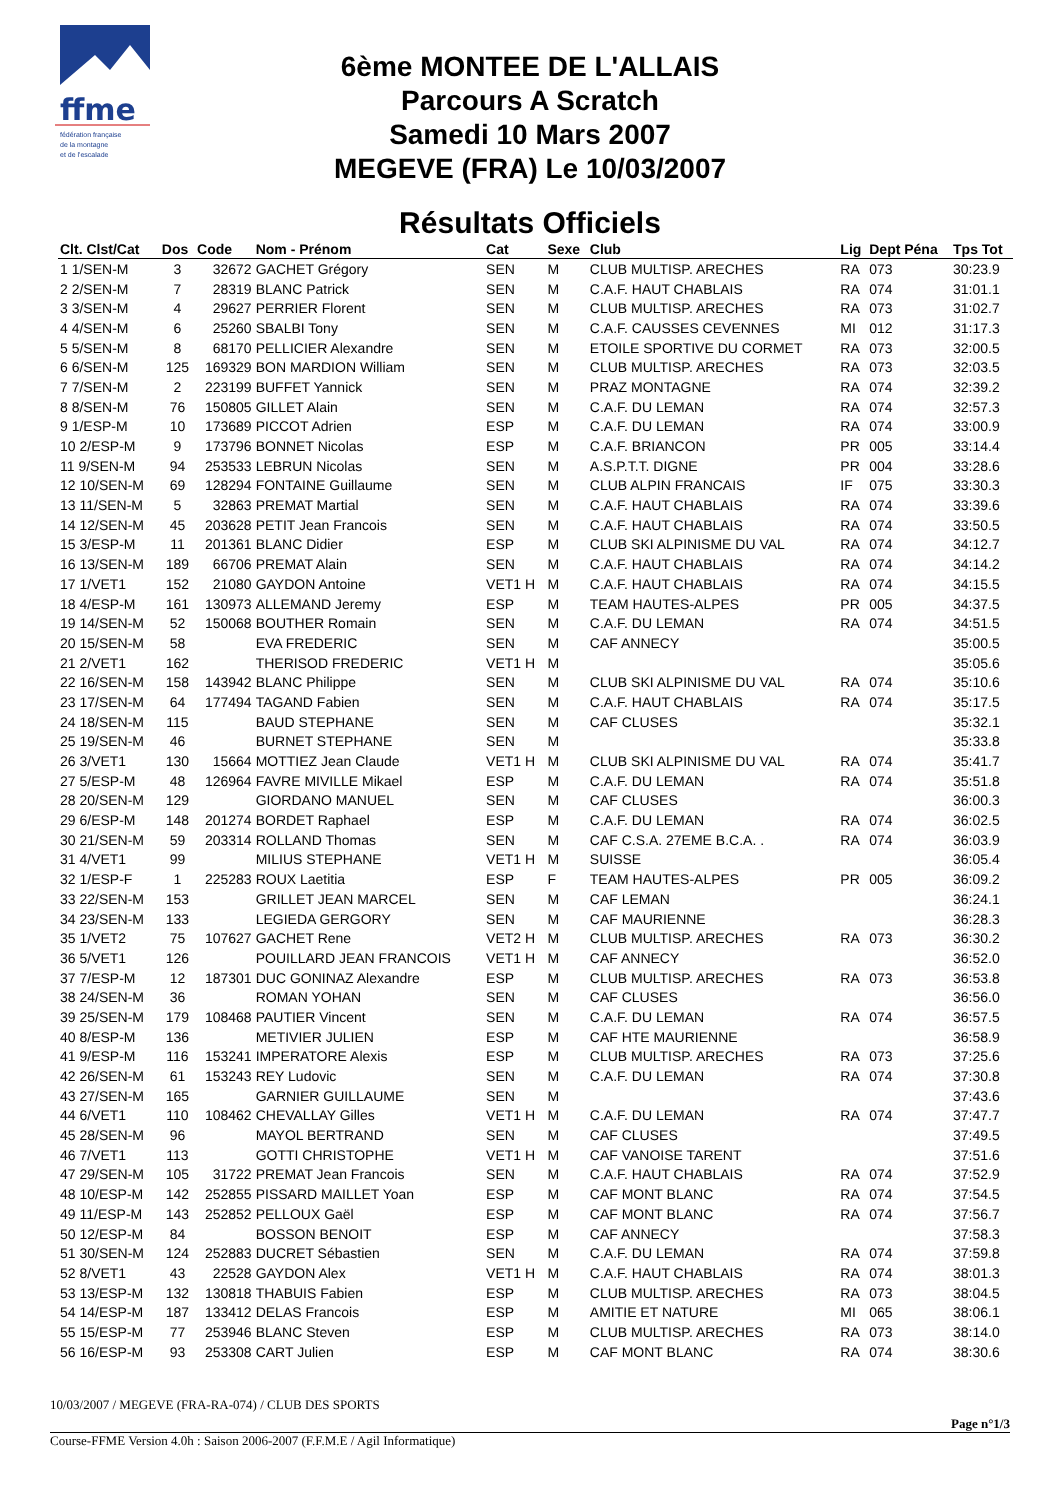ffme
fédération française
de la montagne
et de l'escalade
6ème MONTEE DE L'ALLAIS
Parcours A Scratch
Samedi 10 Mars 2007
MEGEVE (FRA) Le 10/03/2007
Résultats Officiels
| Clt. Clst/Cat | Dos | Code | Nom - Prénom | Cat | Sexe | Club | Lig | Dept Péna | Tps Tot |
| --- | --- | --- | --- | --- | --- | --- | --- | --- | --- |
| 1 1/SEN-M | 3 | 32672 | GACHET Grégory | SEN | M | CLUB MULTISP. ARECHES | RA | 073 | 30:23.9 |
| 2 2/SEN-M | 7 | 28319 | BLANC Patrick | SEN | M | C.A.F. HAUT CHABLAIS | RA | 074 | 31:01.1 |
| 3 3/SEN-M | 4 | 29627 | PERRIER Florent | SEN | M | CLUB MULTISP. ARECHES | RA | 073 | 31:02.7 |
| 4 4/SEN-M | 6 | 25260 | SBALBI Tony | SEN | M | C.A.F. CAUSSES CEVENNES | MI | 012 | 31:17.3 |
| 5 5/SEN-M | 8 | 68170 | PELLICIER Alexandre | SEN | M | ETOILE SPORTIVE DU CORMET | RA | 073 | 32:00.5 |
| 6 6/SEN-M | 125 | 169329 | BON MARDION William | SEN | M | CLUB MULTISP. ARECHES | RA | 073 | 32:03.5 |
| 7 7/SEN-M | 2 | 223199 | BUFFET Yannick | SEN | M | PRAZ MONTAGNE | RA | 074 | 32:39.2 |
| 8 8/SEN-M | 76 | 150805 | GILLET Alain | SEN | M | C.A.F. DU LEMAN | RA | 074 | 32:57.3 |
| 9 1/ESP-M | 10 | 173689 | PICCOT Adrien | ESP | M | C.A.F. DU LEMAN | RA | 074 | 33:00.9 |
| 10 2/ESP-M | 9 | 173796 | BONNET Nicolas | ESP | M | C.A.F. BRIANCON | PR | 005 | 33:14.4 |
| 11 9/SEN-M | 94 | 253533 | LEBRUN Nicolas | SEN | M | A.S.P.T.T. DIGNE | PR | 004 | 33:28.6 |
| 12 10/SEN-M | 69 | 128294 | FONTAINE Guillaume | SEN | M | CLUB ALPIN FRANCAIS | IF | 075 | 33:30.3 |
| 13 11/SEN-M | 5 | 32863 | PREMAT Martial | SEN | M | C.A.F. HAUT CHABLAIS | RA | 074 | 33:39.6 |
| 14 12/SEN-M | 45 | 203628 | PETIT Jean Francois | SEN | M | C.A.F. HAUT CHABLAIS | RA | 074 | 33:50.5 |
| 15 3/ESP-M | 11 | 201361 | BLANC Didier | ESP | M | CLUB SKI ALPINISME DU VAL | RA | 074 | 34:12.7 |
| 16 13/SEN-M | 189 | 66706 | PREMAT Alain | SEN | M | C.A.F. HAUT CHABLAIS | RA | 074 | 34:14.2 |
| 17 1/VET1 | 152 | 21080 | GAYDON Antoine | VET1 H | M | C.A.F. HAUT CHABLAIS | RA | 074 | 34:15.5 |
| 18 4/ESP-M | 161 | 130973 | ALLEMAND Jeremy | ESP | M | TEAM HAUTES-ALPES | PR | 005 | 34:37.5 |
| 19 14/SEN-M | 52 | 150068 | BOUTHER Romain | SEN | M | C.A.F. DU LEMAN | RA | 074 | 34:51.5 |
| 20 15/SEN-M | 58 | | EVA FREDERIC | SEN | M | CAF ANNECY | | | 35:00.5 |
| 21 2/VET1 | 162 | | THERISOD FREDERIC | VET1 H | M | | | | 35:05.6 |
| 22 16/SEN-M | 158 | 143942 | BLANC Philippe | SEN | M | CLUB SKI ALPINISME DU VAL | RA | 074 | 35:10.6 |
| 23 17/SEN-M | 64 | 177494 | TAGAND Fabien | SEN | M | C.A.F. HAUT CHABLAIS | RA | 074 | 35:17.5 |
| 24 18/SEN-M | 115 | | BAUD STEPHANE | SEN | M | CAF CLUSES | | | 35:32.1 |
| 25 19/SEN-M | 46 | | BURNET STEPHANE | SEN | M | | | | 35:33.8 |
| 26 3/VET1 | 130 | 15664 | MOTTIEZ Jean Claude | VET1 H | M | CLUB SKI ALPINISME DU VAL | RA | 074 | 35:41.7 |
| 27 5/ESP-M | 48 | 126964 | FAVRE MIVILLE Mikael | ESP | M | C.A.F. DU LEMAN | RA | 074 | 35:51.8 |
| 28 20/SEN-M | 129 | | GIORDANO MANUEL | SEN | M | CAF CLUSES | | | 36:00.3 |
| 29 6/ESP-M | 148 | 201274 | BORDET Raphael | ESP | M | C.A.F. DU LEMAN | RA | 074 | 36:02.5 |
| 30 21/SEN-M | 59 | 203314 | ROLLAND Thomas | SEN | M | CAF C.S.A. 27EME B.C.A. . | RA | 074 | 36:03.9 |
| 31 4/VET1 | 99 | | MILIUS STEPHANE | VET1 H | M | SUISSE | | | 36:05.4 |
| 32 1/ESP-F | 1 | 225283 | ROUX Laetitia | ESP | F | TEAM HAUTES-ALPES | PR | 005 | 36:09.2 |
| 33 22/SEN-M | 153 | | GRILLET JEAN MARCEL | SEN | M | CAF LEMAN | | | 36:24.1 |
| 34 23/SEN-M | 133 | | LEGIEDA GERGORY | SEN | M | CAF MAURIENNE | | | 36:28.3 |
| 35 1/VET2 | 75 | 107627 | GACHET Rene | VET2 H | M | CLUB MULTISP. ARECHES | RA | 073 | 36:30.2 |
| 36 5/VET1 | 126 | | POUILLARD JEAN FRANCOIS | VET1 H | M | CAF ANNECY | | | 36:52.0 |
| 37 7/ESP-M | 12 | 187301 | DUC GONINAZ Alexandre | ESP | M | CLUB MULTISP. ARECHES | RA | 073 | 36:53.8 |
| 38 24/SEN-M | 36 | | ROMAN YOHAN | SEN | M | CAF CLUSES | | | 36:56.0 |
| 39 25/SEN-M | 179 | 108468 | PAUTIER Vincent | SEN | M | C.A.F. DU LEMAN | RA | 074 | 36:57.5 |
| 40 8/ESP-M | 136 | | METIVIER JULIEN | ESP | M | CAF HTE MAURIENNE | | | 36:58.9 |
| 41 9/ESP-M | 116 | 153241 | IMPERATORE Alexis | ESP | M | CLUB MULTISP. ARECHES | RA | 073 | 37:25.6 |
| 42 26/SEN-M | 61 | 153243 | REY Ludovic | SEN | M | C.A.F. DU LEMAN | RA | 074 | 37:30.8 |
| 43 27/SEN-M | 165 | | GARNIER GUILLAUME | SEN | M | | | | 37:43.6 |
| 44 6/VET1 | 110 | 108462 | CHEVALLAY Gilles | VET1 H | M | C.A.F. DU LEMAN | RA | 074 | 37:47.7 |
| 45 28/SEN-M | 96 | | MAYOL BERTRAND | SEN | M | CAF CLUSES | | | 37:49.5 |
| 46 7/VET1 | 113 | | GOTTI CHRISTOPHE | VET1 H | M | CAF VANOISE TARENT | | | 37:51.6 |
| 47 29/SEN-M | 105 | 31722 | PREMAT Jean Francois | SEN | M | C.A.F. HAUT CHABLAIS | RA | 074 | 37:52.9 |
| 48 10/ESP-M | 142 | 252855 | PISSARD MAILLET Yoan | ESP | M | CAF MONT BLANC | RA | 074 | 37:54.5 |
| 49 11/ESP-M | 143 | 252852 | PELLOUX Gaël | ESP | M | CAF MONT BLANC | RA | 074 | 37:56.7 |
| 50 12/ESP-M | 84 | | BOSSON BENOIT | ESP | M | CAF ANNECY | | | 37:58.3 |
| 51 30/SEN-M | 124 | 252883 | DUCRET Sébastien | SEN | M | C.A.F. DU LEMAN | RA | 074 | 37:59.8 |
| 52 8/VET1 | 43 | 22528 | GAYDON Alex | VET1 H | M | C.A.F. HAUT CHABLAIS | RA | 074 | 38:01.3 |
| 53 13/ESP-M | 132 | 130818 | THABUIS Fabien | ESP | M | CLUB MULTISP. ARECHES | RA | 073 | 38:04.5 |
| 54 14/ESP-M | 187 | 133412 | DELAS Francois | ESP | M | AMITIE ET NATURE | MI | 065 | 38:06.1 |
| 55 15/ESP-M | 77 | 253946 | BLANC Steven | ESP | M | CLUB MULTISP. ARECHES | RA | 073 | 38:14.0 |
| 56 16/ESP-M | 93 | 253308 | CART Julien | ESP | M | CAF MONT BLANC | RA | 074 | 38:30.6 |
10/03/2007 / MEGEVE (FRA-RA-074) / CLUB DES SPORTS
Page n°1/3
Course-FFME Version 4.0h : Saison 2006-2007 (F.F.M.E / Agil Informatique)